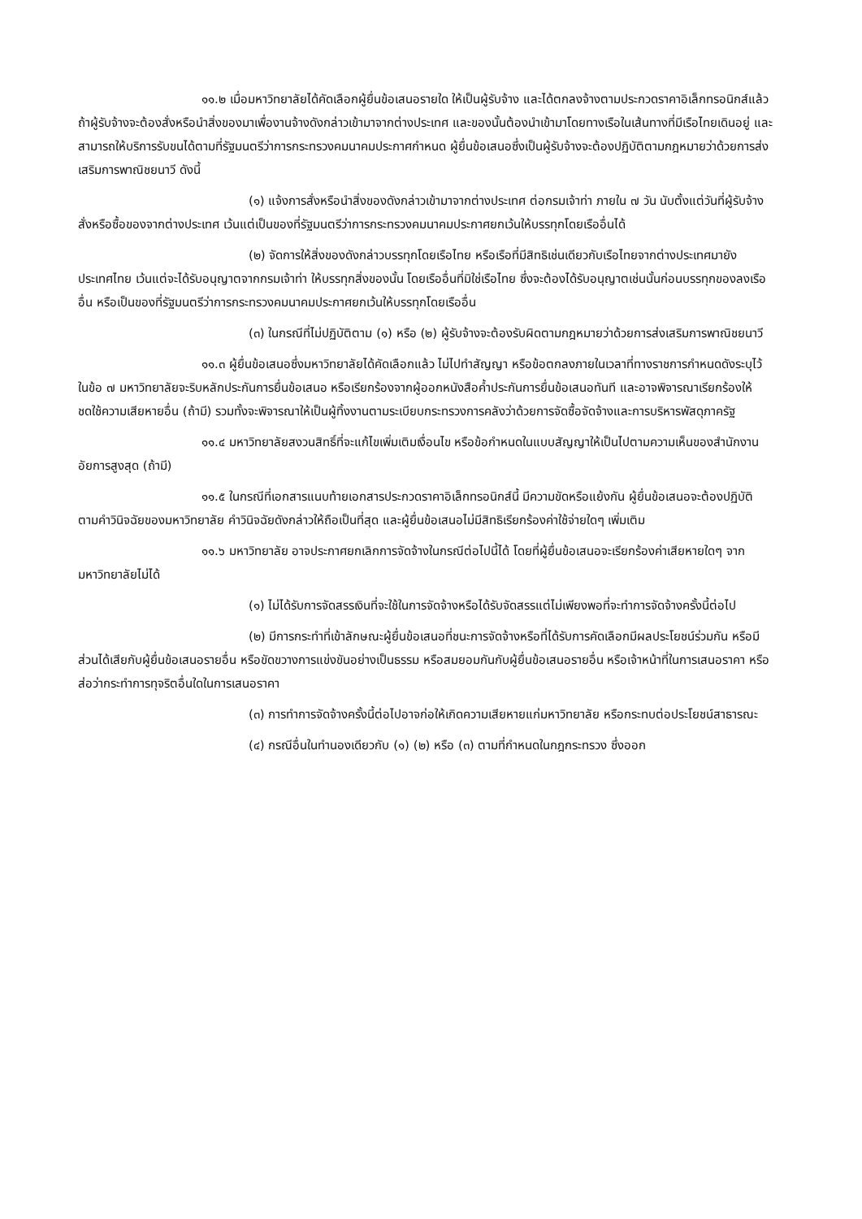๑๑.๒ เมื่อมหาวิทยาลัยได้คัดเลือกผู้ยื่นข้อเสนอรายใด ให้เป็นผู้รับจ้าง และได้ตกลงจ้างตามประกวดราคาอิเล็กทรอนิกส์แล้ว ถ้าผู้รับจ้างจะต้องสั่งหรือนำสิ่งของมาเพื่องานจ้างดังกล่าวเข้ามาจากต่างประเทศ และของนั้นต้องนำเข้ามาโดยทางเรือในเส้นทางที่มีเรือไทยเดินอยู่ และสามารถให้บริการรับขนได้ตามที่รัฐมนตรีว่าการกระทรวงคมนาคมประกาศกำหนด ผู้ยื่นข้อเสนอซึ่งเป็นผู้รับจ้างจะต้องปฏิบัติตามกฎหมายว่าด้วยการส่งเสริมการพาณิชยนาวี ดังนี้
(๑) แจ้งการสั่งหรือนำสิ่งของดังกล่าวเข้ามาจากต่างประเทศ ต่อกรมเจ้าท่า ภายใน ๗ วัน นับตั้งแต่วันที่ผู้รับจ้างสั่งหรือซื้อของจากต่างประเทศ เว้นแต่เป็นของที่รัฐมนตรีว่าการกระทรวงคมนาคมประกาศยกเว้นให้บรรทุกโดยเรืออื่นได้
(๒) จัดการให้สิ่งของดังกล่าวบรรทุกโดยเรือไทย หรือเรือที่มีสิทธิเช่นเดียวกับเรือไทยจากต่างประเทศมายังประเทศไทย เว้นแต่จะได้รับอนุญาตจากกรมเจ้าท่า ให้บรรทุกสิ่งของนั้น โดยเรืออื่นที่มิใช่เรือไทย ซึ่งจะต้องได้รับอนุญาตเช่นนั้นก่อนบรรทุกของลงเรืออื่น หรือเป็นของที่รัฐมนตรีว่าการกระทรวงคมนาคมประกาศยกเว้นให้บรรทุกโดยเรืออื่น
(๓) ในกรณีที่ไม่ปฏิบัติตาม (๑) หรือ (๒) ผู้รับจ้างจะต้องรับผิดตามกฎหมายว่าด้วยการส่งเสริมการพาณิชยนาวี
๑๑.๓ ผู้ยื่นข้อเสนอซึ่งมหาวิทยาลัยได้คัดเลือกแล้ว ไม่ไปทำสัญญา หรือข้อตกลงภายในเวลาที่ทางราชการกำหนดดังระบุไว้ในข้อ ๗ มหาวิทยาลัยจะริบหลักประกันการยื่นข้อเสนอ หรือเรียกร้องจากผู้ออกหนังสือค้ำประกันการยื่นข้อเสนอทันที และอาจพิจารณาเรียกร้องให้ชดใช้ความเสียหายอื่น (ถ้ามี) รวมทั้งจะพิจารณาให้เป็นผู้ทิ้งงานตามระเบียบกระทรวงการคลังว่าด้วยการจัดซื้อจัดจ้างและการบริหารพัสดุภาครัฐ
๑๑.๔ มหาวิทยาลัยสงวนสิทธิ์ที่จะแก้ไขเพิ่มเติมเงื่อนไข หรือข้อกำหนดในแบบสัญญาให้เป็นไปตามความเห็นของสำนักงานอัยการสูงสุด (ถ้ามี)
๑๑.๕ ในกรณีที่เอกสารแนบท้ายเอกสารประกวดราคาอิเล็กทรอนิกส์นี้ มีความขัดหรือแย้งกัน ผู้ยื่นข้อเสนอจะต้องปฏิบัติตามคำวินิจฉัยของมหาวิทยาลัย คำวินิจฉัยดังกล่าวให้ถือเป็นที่สุด และผู้ยื่นข้อเสนอไม่มีสิทธิเรียกร้องค่าใช้จ่ายใดๆ เพิ่มเติม
๑๑.๖ มหาวิทยาลัย อาจประกาศยกเลิกการจัดจ้างในกรณีต่อไปนี้ได้ โดยที่ผู้ยื่นข้อเสนอจะเรียกร้องค่าเสียหายใดๆ จากมหาวิทยาลัยไม่ได้
(๑) ไม่ได้รับการจัดสรรเงินที่จะใช้ในการจัดจ้างหรือได้รับจัดสรรแต่ไม่เพียงพอที่จะทำการจัดจ้างครั้งนี้ต่อไป
(๒) มีการกระทำที่เข้าลักษณะผู้ยื่นข้อเสนอที่ชนะการจัดจ้างหรือที่ได้รับการคัดเลือกมีผลประโยชน์ร่วมกัน หรือมีส่วนได้เสียกับผู้ยื่นข้อเสนอรายอื่น หรือขัดขวางการแข่งขันอย่างเป็นธรรม หรือสมยอมกันกับผู้ยื่นข้อเสนอรายอื่น หรือเจ้าหน้าที่ในการเสนอราคา หรือส่อว่ากระทำการทุจริตอื่นใดในการเสนอราคา
(๓) การทำการจัดจ้างครั้งนี้ต่อไปอาจก่อให้เกิดความเสียหายแก่มหาวิทยาลัย หรือกระทบต่อประโยชน์สาธารณะ
(๔) กรณีอื่นในทำนองเดียวกับ (๑) (๒) หรือ (๓) ตามที่กำหนดในกฎกระทรวง ซึ่งออก